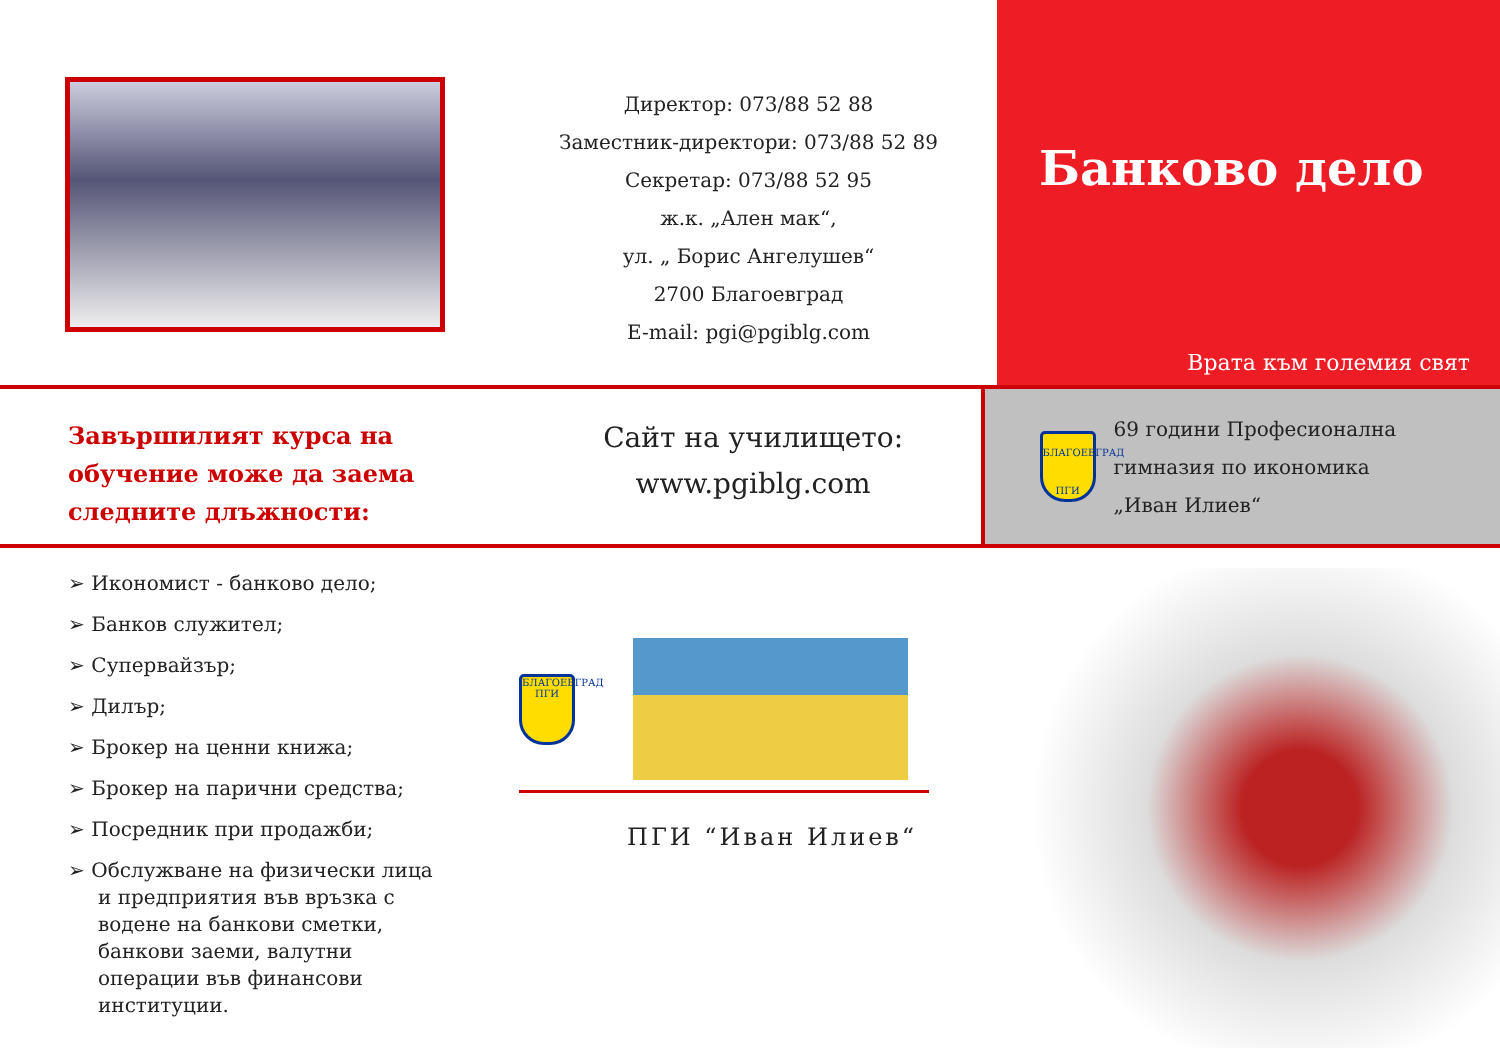Директор: 073/88 52 88
Заместник-директори: 073/88 52 89
Секретар: 073/88 52 95
ж.к. „Ален мак“,
ул. „ Борис Ангелушев“
2700 Благоевград
E-mail: pgi@pgiblg.com
Банково дело
Врата към големия свят
Завършилият курса на обучение може да заема следните длъжности:
Сайт на училището:
www.pgiblg.com
БЛАГОЕВГРАД ПГИ
69 години Професионална
гимназия по икономика
„Иван Илиев“
➢ Икономист - банково дело;
➢ Банков служител;
➢ Супервайзър;
➢ Дилър;
➢ Брокер на ценни книжа;
➢ Брокер на парични средства;
➢ Посредник при продажби;
➢ Обслужване на физически лица и предприятия във връзка с водене на банкови сметки, банкови заеми, валутни операции във финансови институции.
БЛАГОЕВГРАД ПГИ
ПГИ “Иван Илиев“